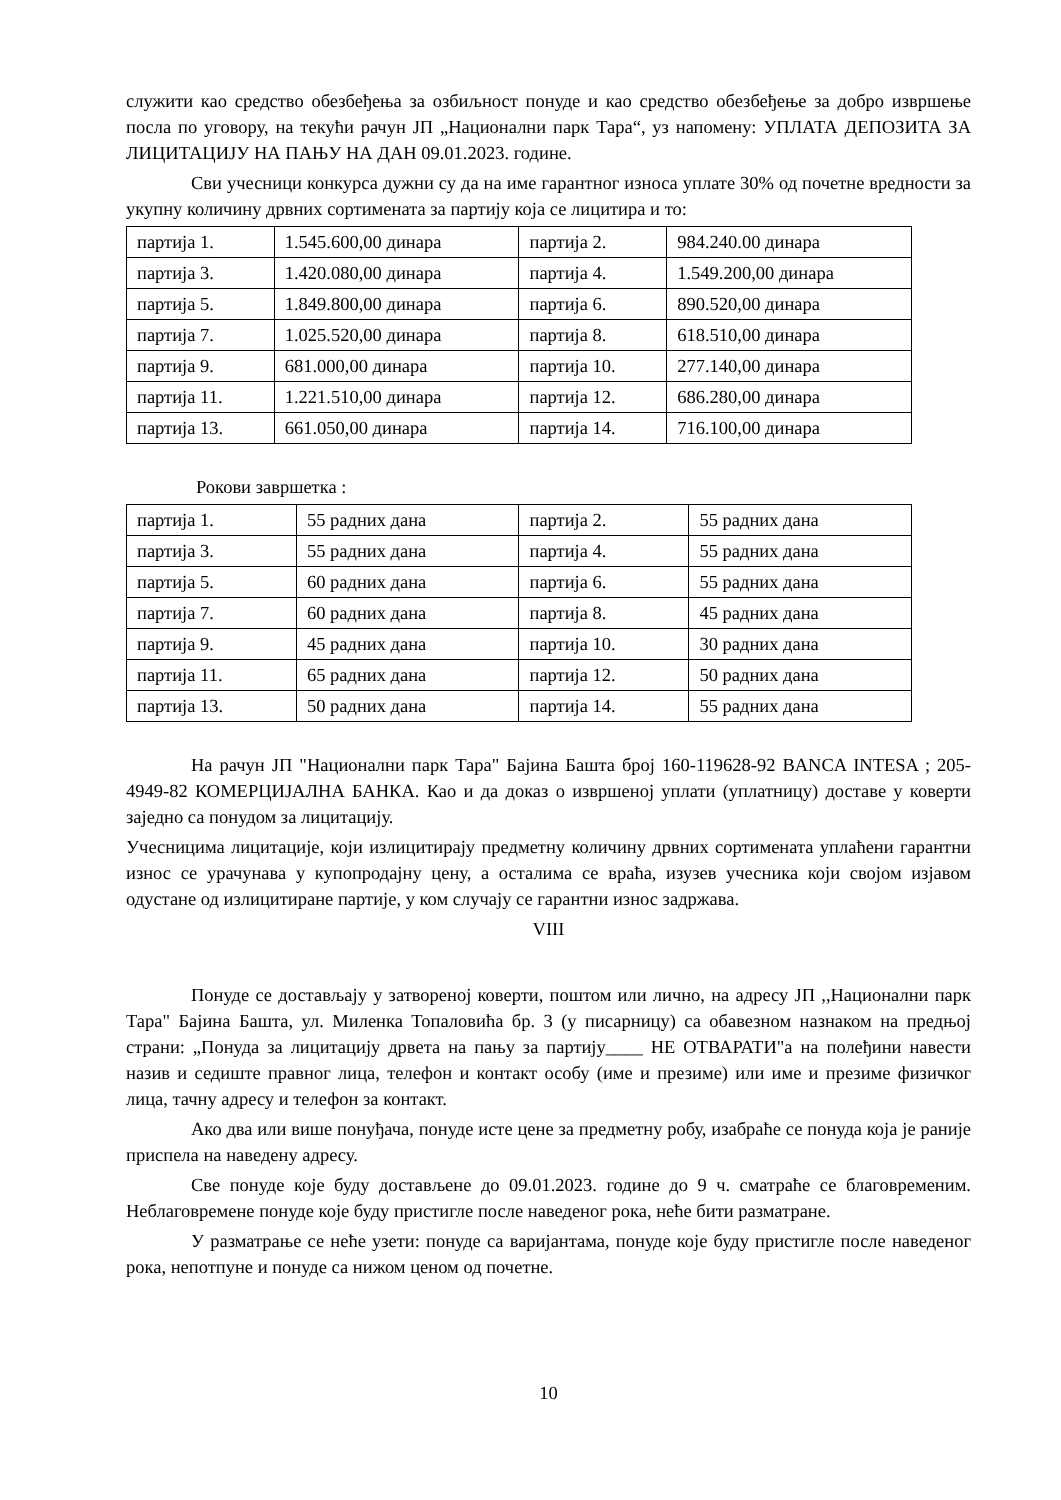служити као средство обезбеђења за озбиљност понуде и као средство обезбеђење за добро извршење посла по уговору, на текући рачун ЈП „Национални парк Тара“, уз напомену: УПЛАТА ДЕПОЗИТА ЗА ЛИЦИТАЦИЈУ НА ПАЊУ НА ДАН 09.01.2023. године.
Сви учесници конкурса дужни су да на име гарантног износа уплате 30% од почетне вредности за укупну количину дрвних сортимената за партију која се лицитира и то:
| партија 1. | 1.545.600,00 динара | партија 2. | 984.240.00 динара |
| партија 3. | 1.420.080,00 динара | партија 4. | 1.549.200,00 динара |
| партија 5. | 1.849.800,00 динара | партија 6. | 890.520,00 динара |
| партија 7. | 1.025.520,00 динара | партија 8. | 618.510,00 динара |
| партија 9. | 681.000,00 динара | партија 10. | 277.140,00 динара |
| партија 11. | 1.221.510,00 динара | партија 12. | 686.280,00 динара |
| партија 13. | 661.050,00 динара | партија 14. | 716.100,00 динара |
Рокови завршетка :
| партија 1. | 55 радних дана | партија 2. | 55 радних дана |
| партија 3. | 55 радних дана | партија 4. | 55 радних дана |
| партија 5. | 60 радних дана | партија 6. | 55 радних дана |
| партија 7. | 60 радних дана | партија 8. | 45 радних дана |
| партија 9. | 45 радних дана | партија 10. | 30 радних дана |
| партија 11. | 65 радних дана | партија 12. | 50 радних дана |
| партија 13. | 50 радних дана | партија 14. | 55 радних дана |
На рачун ЈП "Национални парк Тара" Бајина Башта број 160-119628-92 BANCA INTESA ; 205-4949-82 КОМЕРЦИЈАЛНА БАНКА. Као и да доказ о извршеној уплати (уплатницу) доставе у коверти заједно са понудом за лицитацију.
Учесницима лицитације, који излицитирају предметну количину дрвних сортимената уплаћени гарантни износ се урачунава у купопродајну цену, а осталима се враћа, изузев учесника који својом изјавом одустане од излицитиране партије, у ком случају се гарантни износ задржава.
VIII
Понуде се достављају у затвореној коверти, поштом или лично, на адресу ЈП ,,Национални парк Тара" Бајина Башта, ул. Миленка Топаловића бр. 3 (у писарницу) са обавезном назнаком на предњој страни: „Понуда за лицитацију дрвета на пању за партију____ НЕ ОТВАРАТИ"а на полеђини навести назив и седиште правног лица, телефон и контакт особу (име и презиме) или име и презиме физичког лица, тачну адресу и телефон за контакт.
Ако два или више понуђача, понуде исте цене за предметну робу, изабраће се понуда која је раније приспела на наведену адресу.
Све понуде које буду достављене до 09.01.2023. године до 9 ч. сматраће се благовременим. Неблаговремене понуде које буду пристигле после наведеног рока, неће бити разматране.
У разматрање се неће узети: понуде са варијантама, понуде које буду пристигле после наведеног рока, непотпуне и понуде са нижом ценом од почетне.
10